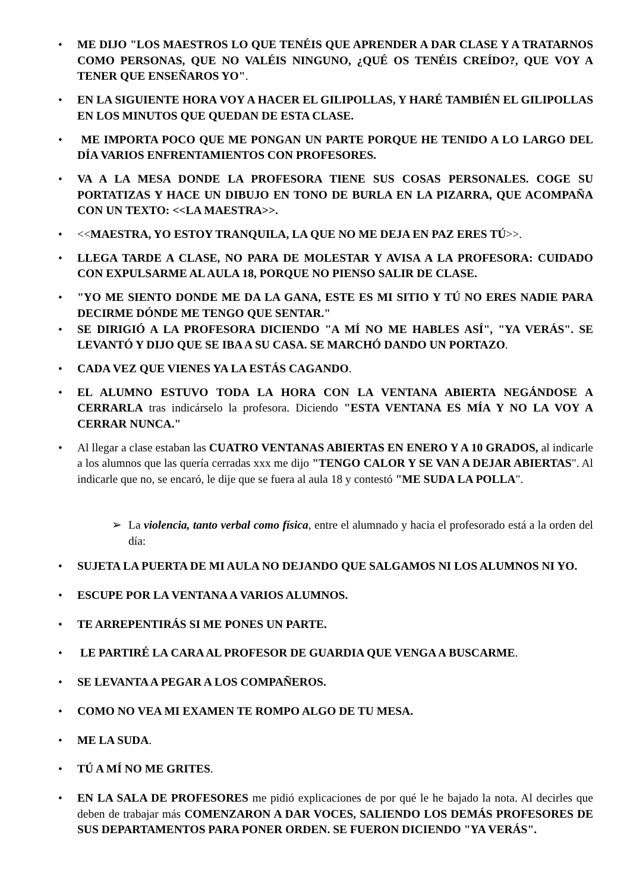• ME DIJO "LOS MAESTROS LO QUE TENÉIS QUE APRENDER A DAR CLASE Y A TRATARNOS COMO PERSONAS, QUE NO VALÉIS NINGUNO, ¿QUÉ OS TENÉIS CREÍDO?, QUE VOY A TENER QUE ENSEÑAROS YO".
• EN LA SIGUIENTE HORA VOY A HACER EL GILIPOLLAS, Y HARÉ TAMBIÉN EL GILIPOLLAS EN LOS MINUTOS QUE QUEDAN DE ESTA CLASE.
• ME IMPORTA POCO QUE ME PONGAN UN PARTE PORQUE HE TENIDO A LO LARGO DEL DÍA VARIOS ENFRENTAMIENTOS CON PROFESORES.
• VA A LA MESA DONDE LA PROFESORA TIENE SUS COSAS PERSONALES. COGE SU PORTATIZAS Y HACE UN DIBUJO EN TONO DE BURLA EN LA PIZARRA, QUE ACOMPAÑA CON UN TEXTO: <<LA MAESTRA>>.
• <<MAESTRA, YO ESTOY TRANQUILA, LA QUE NO ME DEJA EN PAZ ERES TÚ>>.
• LLEGA TARDE A CLASE, NO PARA DE MOLESTAR Y AVISA A LA PROFESORA: CUIDADO CON EXPULSARME AL AULA 18, PORQUE NO PIENSO SALIR DE CLASE.
• "YO ME SIENTO DONDE ME DA LA GANA, ESTE ES MI SITIO Y TÚ NO ERES NADIE PARA DECIRME DÓNDE ME TENGO QUE SENTAR."
• SE DIRIGIÓ A LA PROFESORA DICIENDO "A MÍ NO ME HABLES ASÍ", "YA VERÁS". SE LEVANTÓ Y DIJO QUE SE IBA A SU CASA. SE MARCHÓ DANDO UN PORTAZO.
• CADA VEZ QUE VIENES YA LA ESTÁS CAGANDO.
• EL ALUMNO ESTUVO TODA LA HORA CON LA VENTANA ABIERTA NEGÁNDOSE A CERRARLA tras indicárselo la profesora. Diciendo "ESTA VENTANA ES MÍA Y NO LA VOY A CERRAR NUNCA."
• Al llegar a clase estaban las CUATRO VENTANAS ABIERTAS EN ENERO Y A 10 GRADOS, al indicarle a los alumnos que las quería cerradas xxx me dijo "TENGO CALOR Y SE VAN A DEJAR ABIERTAS". Al indicarle que no, se encaró, le dije que se fuera al aula 18 y contestó "ME SUDA LA POLLA".
➢ La violencia, tanto verbal como física, entre el alumnado y hacia el profesorado está a la orden del día:
• SUJETA LA PUERTA DE MI AULA NO DEJANDO QUE SALGAMOS NI LOS ALUMNOS NI YO.
• ESCUPE POR LA VENTANA A VARIOS ALUMNOS.
• TE ARREPENTIRÁS SI ME PONES UN PARTE.
• LE PARTIRÉ LA CARA AL PROFESOR DE GUARDIA QUE VENGA A BUSCARME.
• SE LEVANTA A PEGAR A LOS COMPAÑEROS.
• COMO NO VEA MI EXAMEN TE ROMPO ALGO DE TU MESA.
• ME LA SUDA.
• TÚ A MÍ NO ME GRITES.
• EN LA SALA DE PROFESORES me pidió explicaciones de por qué le he bajado la nota. Al decirles que deben de trabajar más COMENZARON A DAR VOCES, SALIENDO LOS DEMÁS PROFESORES DE SUS DEPARTAMENTOS PARA PONER ORDEN. SE FUERON DICIENDO "YA VERÁS".